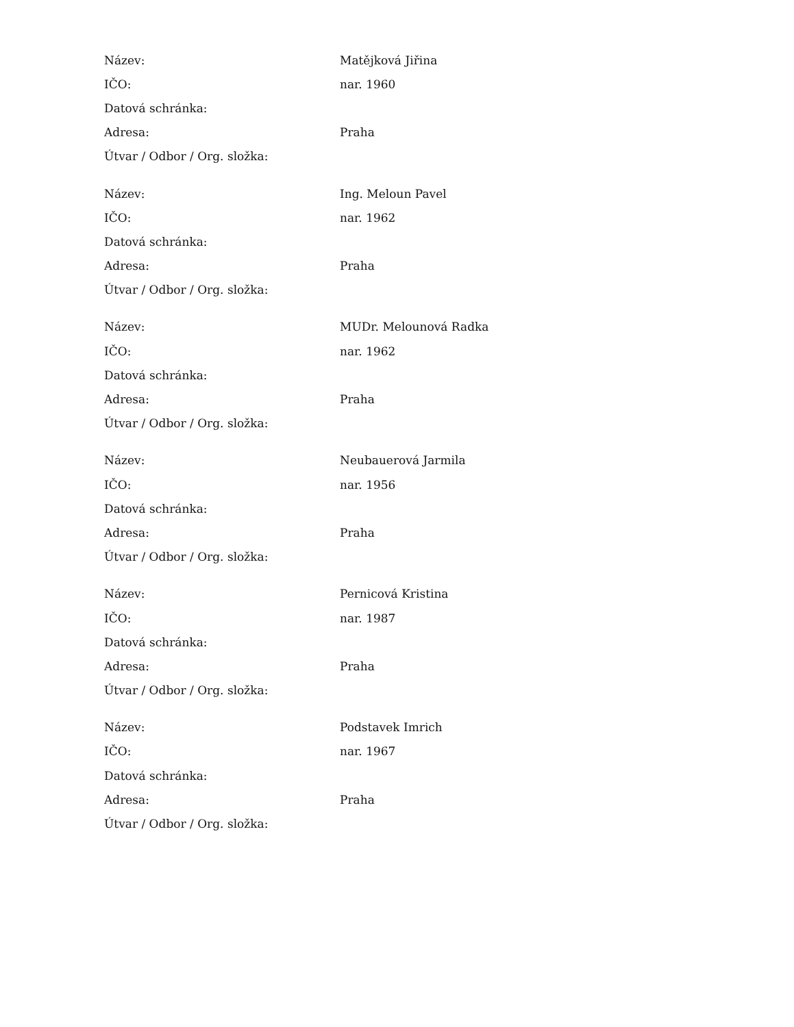| Název: | Matějková Jiřina |
| IČO: | nar. 1960 |
| Datová schránka: | |
| Adresa: | Praha |
| Útvar / Odbor / Org. složka: | |
| Název: | Ing. Meloun Pavel |
| IČO: | nar. 1962 |
| Datová schránka: | |
| Adresa: | Praha |
| Útvar / Odbor / Org. složka: | |
| Název: | MUDr. Melounová Radka |
| IČO: | nar. 1962 |
| Datová schránka: | |
| Adresa: | Praha |
| Útvar / Odbor / Org. složka: | |
| Název: | Neubauerová Jarmila |
| IČO: | nar. 1956 |
| Datová schránka: | |
| Adresa: | Praha |
| Útvar / Odbor / Org. složka: | |
| Název: | Pernicová Kristina |
| IČO: | nar. 1987 |
| Datová schránka: | |
| Adresa: | Praha |
| Útvar / Odbor / Org. složka: | |
| Název: | Podstavek Imrich |
| IČO: | nar. 1967 |
| Datová schránka: | |
| Adresa: | Praha |
| Útvar / Odbor / Org. složka: | |